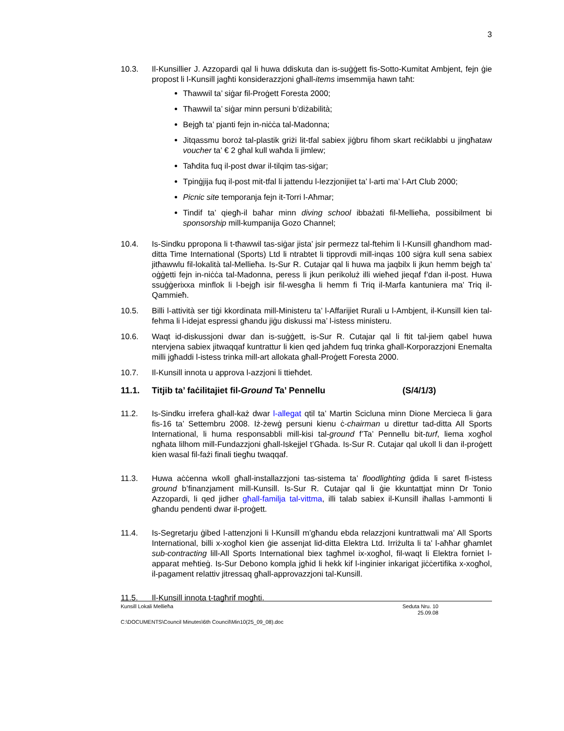3
10.3. Il-Kunsillier J. Azzopardi qal li huwa ddiskuta dan is-suġġett fis-Sotto-Kumitat Ambjent, fejn ġie propost li l-Kunsill jagħti konsiderazzjoni għall-items imsemmija hawn taħt:
Tħawwil ta’ siġar fil-Proġett Foresta 2000;
Tħawwil ta’ siġar minn persuni b’diżabilità;
Bejgħ ta’ pjanti fejn in-niċċa tal-Madonna;
Jitqassmu boroż tal-plastik griżi lit-tfal sabiex jiġbru fihom skart reċiklabbi u jingħataw voucher ta’ € 2 għal kull waħda li jimlew;
Taħdita fuq il-post dwar il-tilqim tas-siġar;
Tpinġjija fuq il-post mit-tfal li jattendu l-lezzjonijiet ta’ l-arti ma’ l-Art Club 2000;
Picnic site temporanja fejn it-Torri l-Aħmar;
Tindif ta’ qiegħ-il baħar minn diving school ibbażati fil-Mellieħa, possibilment bi sponsorship mill-kumpanija Gozo Channel;
10.4. Is-Sindku ppropona li t-tħawwil tas-siġar jista’ jsir permezz tal-ftehim li l-Kunsill għandhom mad-ditta Time International (Sports) Ltd li ntrabtet li tipprovdi mill-inqas 100 siġra kull sena sabiex jitħawwlu fil-lokalità tal-Mellieħa. Is-Sur R. Cutajar qal li huwa ma jaqbilx li jkun hemm bejgħ ta’ oġġetti fejn in-niċċa tal-Madonna, peress li jkun perikoluż illi wieħed jieqaf f’dan il-post. Huwa ssuġġerixxa minflok li l-bejgħ isir fil-wesgħa li hemm fi Triq il-Marfa kantuniera ma’ Triq il-Qammieħ.
10.5. Billi l-attività ser tiġi kkordinata mill-Ministeru ta’ l-Affarijiet Rurali u l-Ambjent, il-Kunsill kien tal-fehma li l-idejat espressi għandu jiġu diskussi ma’ l-istess ministeru.
10.6. Waqt id-diskussjoni dwar dan is-suġġett, is-Sur R. Cutajar qal li ftit tal-jiem qabel huwa ntervjena sabiex jitwaqqaf kuntrattur li kien qed jaħdem fuq trinka għall-Korporazzjoni Enemalta milli jgħaddi l-istess trinka mill-art allokata għall-Proġett Foresta 2000.
10.7. Il-Kunsill innota u approva l-azzjoni li ttieħdet.
11.1. Titjib ta’ faċilitajiet fil-Ground Ta’ Pennellu (S/4/1/3)
11.2. Is-Sindku irrefera għall-każ dwar l-allegat qtil ta’ Martin Scicluna minn Dione Mercieca li ġara fis-16 ta’ Settembru 2008. Iż-żewġ persuni kienu ċ-chairman u direttur tad-ditta All Sports International, li huma responsabbli mill-kisi tal-ground f’Ta’ Pennellu bit-turf, liema xogħol ngħata lilhom mill-Fundazzjoni għall-Iskejjel t’Għada. Is-Sur R. Cutajar qal ukoll li dan il-proġett kien wasal fil-fażi finali tiegħu twaqqaf.
11.3. Huwa aċċenna wkoll għall-installazzjoni tas-sistema ta’ floodlighting ġdida li saret fl-istess ground b’finanzjament mill-Kunsill. Is-Sur R. Cutajar qal li ġie kkuntattjat minn Dr Tonio Azzopardi, li qed jidher għall-familja tal-vittma, illi talab sabiex il-Kunsill iħallas l-ammonti li għandu pendenti dwar il-proġett.
11.4. Is-Segretarju ġibed l-attenzjoni li l-Kunsill m’għandu ebda relazzjoni kuntrattwali ma’ All Sports International, billi x-xogħol kien ġie assenjat lid-ditta Elektra Ltd. Irriżulta li ta’ l-aħħar għamlet sub-contracting lill-All Sports International biex tagħmel ix-xogħol, fil-waqt li Elektra forniet l-apparat meħtieġ. Is-Sur Debono kompla jgħid li hekk kif l-inginier inkarigat jiċċertifika x-xogħol, il-pagament relattiv jitressaq għall-approvazzjoni tal-Kunsill.
11.5. Il-Kunsill innota t-tagħrif mogħti.
Kunsill Lokali Mellieħa Seduta Nru. 10
25.09.08
C:\DOCUMENTS\Council Minutes\6th Council\Min10(25_09_08).doc